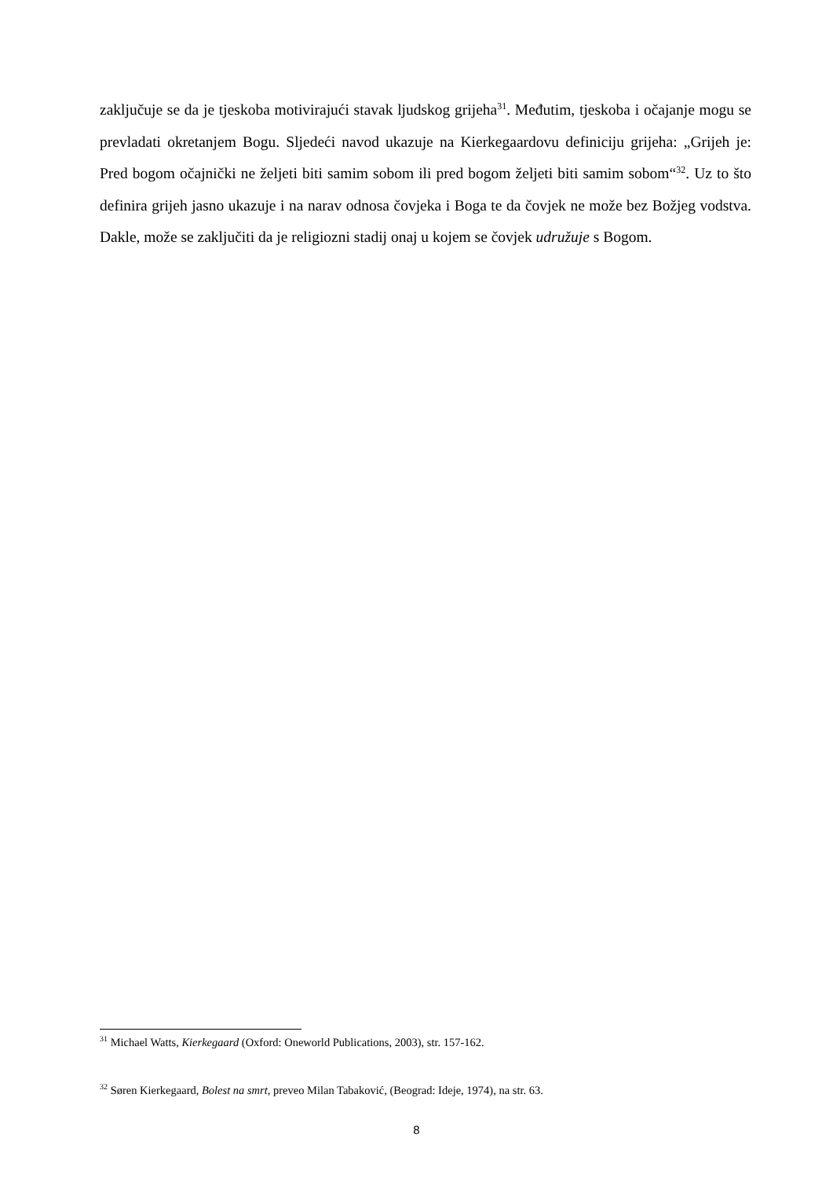zaključuje se da je tjeskoba motivirajući stavak ljudskog grijeha<sup>31</sup>. Međutim, tjeskoba i očajanje mogu se prevladati okretanjem Bogu. Sljedeći navod ukazuje na Kierkegaardovu definiciju grijeha: „Grijeh je: Pred bogom očajnički ne željeti biti samim sobom ili pred bogom željeti biti samim sobom“<sup>32</sup>. Uz to što definira grijeh jasno ukazuje i na narav odnosa čovjeka i Boga te da čovjek ne može bez Božjeg vodstva. Dakle, može se zaključiti da je religiozni stadij onaj u kojem se čovjek udružuje s Bogom.
<sup>31</sup> Michael Watts, Kierkegaard (Oxford: Oneworld Publications, 2003), str. 157-162.
<sup>32</sup> Søren Kierkegaard, Bolest na smrt, preveo Milan Tabaković, (Beograd: Ideje, 1974), na str. 63.
8